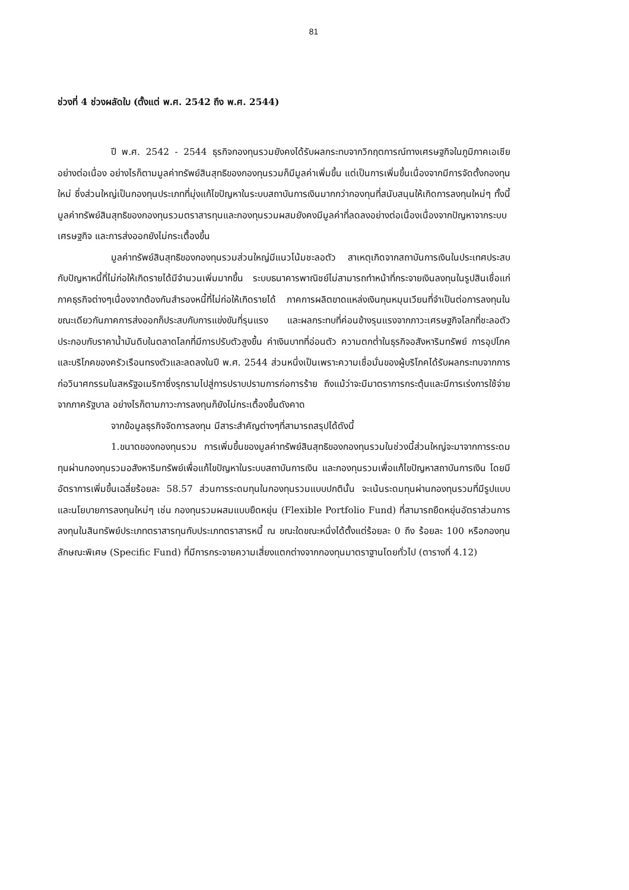81
ช่วงที่ 4 ช่วงผลัดใบ (ตั้งแต่ พ.ศ. 2542 ถึง พ.ศ. 2544)
ปี พ.ศ. 2542 - 2544 ธุรกิจกองทุนรวมยังคงได้รับผลกระทบจากวิกฤตการณ์ทางเศรษฐกิจในภูมิภาคเอเชียอย่างต่อเนื่อง อย่างไรก็ตามมูลค่าทรัพย์สินสุทธิของกองทุนรวมก็มีมูลค่าเพิ่มขึ้น แต่เป็นการเพิ่มขึ้นเนื่องจากมีการจัดตั้งกองทุนใหม่ ซึ่งส่วนใหญ่เป็นกองทุนประเภทที่มุ่งแก้ไขปัญหาในระบบสถาบันการเงินมากกว่ากองทุนที่สนับสนุนให้เกิดการลงทุนใหม่ๆ ทั้งนี้มูลค่าทรัพย์สินสุทธิของกองทุนรวมตราสารทุนและกองทุนรวมผสมยังคงมีมูลค่าที่ลดลงอย่างต่อเนื่องเนื่องจากปัญหาจากระบบเศรษฐกิจ และการส่งออกยังไม่กระเตื้องขึ้น
มูลค่าทรัพย์สินสุทธิของกองทุนรวมส่วนใหญ่มีแนวโน้มชะลอตัว สาเหตุเกิดจากสถาบันการเงินในประเทศประสบกับปัญหาหนี้ที่ไม่ก่อให้เกิดรายได้มีจำนวนเพิ่มมากขึ้น ระบบธนาคารพาณิชย์ไม่สามารถทำหน้าที่กระจายเงินลงทุนในรูปสินเชื่อแก่ภาคธุรกิจต่างๆเนื่องจากต้องกันสำรองหนี้ที่ไม่ก่อให้เกิดรายได้ ภาคการผลิตขาดแหล่งเงินทุนหมุนเวียนที่จำเป็นต่อการลงทุนในขณะเดียวกันภาคการส่งออกก็ประสบกับการแข่งขันที่รุนแรง และผลกระทบที่ค่อนข้างรุนแรงจากภาวะเศรษฐกิจโลกที่ชะลอตัว ประกอบกับราคาน้ำมันดิบในตลาดโลกที่มีการปรับตัวสูงขึ้น ค่าเงินบาทที่อ่อนตัว ความตกต่ำในธุรกิจอสังหาริมทรัพย์ การอุปโภคและบริโภคของครัวเรือนทรงตัวและลดลงในปี พ.ศ. 2544 ส่วนหนึ่งเป็นเพราะความเชื่อมั่นของผู้บริโภคได้รับผลกระทบจากการก่อวินาศกรรมในสหรัฐอเมริกาซึ่งรุกรามไปสู่การปราบปรามการก่อการร้าย ถึงแม้ว่าจะมีมาตราการกระตุ้นและมีการเร่งการใช้จ่ายจากภาครัฐบาล อย่างไรก็ตามภาวะการลงทุนก็ยังไม่กระเตื้องขึ้นดังคาด
จากข้อมูลธุรกิจจัดการลงทุน มีสาระสำคัญต่างๆที่สามารถสรุปได้ดังนี้
1.ขนาดของกองทุนรวม การเพิ่มขึ้นของมูลค่าทรัพย์สินสุทธิของกองทุนรวมในช่วงนี้ส่วนใหญ่จะมาจากการระดมทุนผ่านกองทุนรวมอสังหาริมทรัพย์เพื่อแก้ไขปัญหาในระบบสถาบันการเงิน และกองทุนรวมเพื่อแก้ไขปัญหาสถาบันการเงิน โดยมีอัตราการเพิ่มขึ้นเฉลี่ยร้อยละ 58.57 ส่วนการระดมทุนในกองทุนรวมแบบปกตินั้น จะเน้นระดมทุนผ่านกองทุนรวมที่มีรูปแบบและนโยบายการลงทุนใหม่ๆ เช่น กองทุนรวมผสมแบบยืดหยุ่น (Flexible Portfolio Fund) ที่สามารถยืดหยุ่นอัตราส่วนการลงทุนในสินทรัพย์ประเภทตราสารทุนกับประเภทตราสารหนี้ ณ ขณะใดขณะหนึ่งได้ตั้งแต่ร้อยละ 0 ถึง ร้อยละ 100 หรือกองทุนลักษณะพิเศษ (Specific Fund) ที่มีการกระจายความเสี่ยงแตกต่างจากกองทุนมาตราฐานโดยทั่วไป (ตารางที่ 4.12)